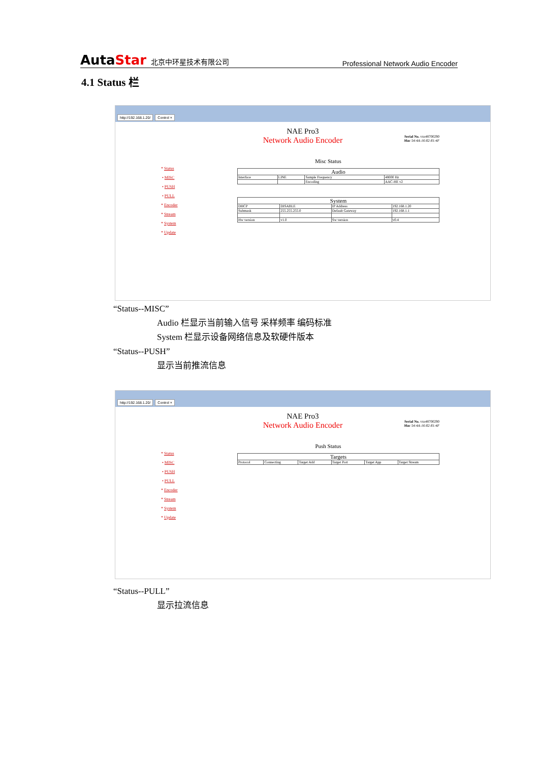AutaStar 北京中环星技术有限公司 Professional Network Audio Encoder
4.1 Status 栏
http://192.168.1.20/ Control ×
NAE Pro3
Network Audio Encoder
Serial No. vxs48700290
Mac 54:4A:16:82:81:4F
Misc Status
* Status
• MISC
• PUSH
• PULL
* Encoder
* Stream
* System
* Update
| Audio | | | |
| --- | --- | --- | --- |
| Interface | LINE | Sample Frequency | 48000 Hz |
| | | Encoding | AAC-HE v2 |
| System | | | |
| --- | --- | --- | --- |
| DHCP | DISABLE | IP Address | 192.168.1.20 |
| Submask | 255.255.255.0 | Default Gateway | 192.168.1.1 |
| Hw version | v1.0 | Sw version | v0.4 |
“Status--MISC”
Audio 栏显示当前输入信号 采样频率 编码标准
System 栏显示设备网络信息及软硬件版本
“Status--PUSH”
显示当前推流信息
http://192.168.1.20/ Control ×
NAE Pro3
Network Audio Encoder
Serial No. vxs48700290
Mac 54:4A:16:82:81:4F
Push Status
* Status
• MISC
• PUSH
• PULL
* Encoder
* Stream
* System
* Update
| Targets | | | | | |
| --- | --- | --- | --- | --- | --- |
| Protocol | Connecting | Target Add | Target Port | Target App | Target Stream |
“Status--PULL”
显示拉流信息